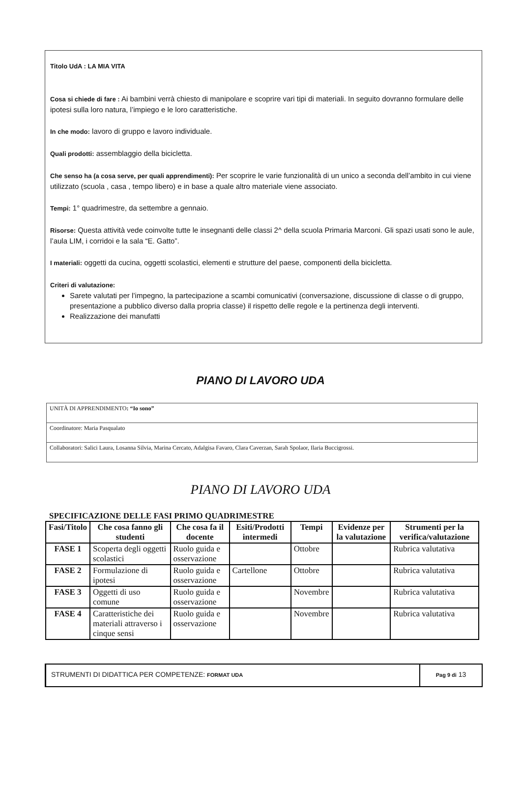Titolo UdA : LA MIA VITA
Cosa si chiede di fare : Ai bambini verrà chiesto di manipolare e scoprire vari tipi di materiali. In seguito dovranno formulare delle ipotesi sulla loro natura, l’impiego e le loro caratteristiche.
In che modo: lavoro di gruppo e lavoro individuale.
Quali prodotti: assemblaggio della bicicletta.
Che senso ha (a cosa serve, per quali apprendimenti): Per scoprire le varie funzionalità di un unico a seconda dell’ambito in cui viene utilizzato (scuola , casa , tempo libero) e in base a quale altro materiale viene associato.
Tempi: 1° quadrimestre, da settembre a gennaio.
Risorse: Questa attività vede coinvolte tutte le insegnanti delle classi 2^ della scuola Primaria Marconi. Gli spazi usati sono le aule, l’aula LIM, i corridoi e la sala “E. Gatto”.
I materiali: oggetti da cucina, oggetti scolastici, elementi e strutture del paese, componenti della bicicletta.
Criteri di valutazione:
Sarete valutati per l’impegno, la partecipazione a scambi comunicativi (conversazione, discussione di classe o di gruppo, presentazione a pubblico diverso dalla propria classe) il rispetto delle regole e la pertinenza degli interventi.
Realizzazione dei manufatti
PIANO DI LAVORO UDA
| UNITÀ DI APPRENDIMENTO : “Io sono” |
| Coordinatore: Maria Pasqualato |
| Collaboratori: Salici Laura, Losanna Silvia, Marina Cercato, Adalgisa Favaro, Clara Caverzan, Sarah Spolaor, Ilaria Buccigrossi. |
PIANO DI LAVORO UDA
SPECIFICAZIONE DELLE FASI PRIMO QUADRIMESTRE
| Fasi/Titolo | Che cosa fanno gli studenti | Che cosa fa il docente | Esiti/Prodotti intermedi | Tempi | Evidenze per la valutazione | Strumenti per la verifica/valutazione |
| --- | --- | --- | --- | --- | --- | --- |
| FASE 1 | Scoperta degli oggetti scolastici | Ruolo guida e osservazione | | Ottobre | | Rubrica valutativa |
| FASE 2 | Formulazione di ipotesi | Ruolo guida e osservazione | Cartellone | Ottobre | | Rubrica valutativa |
| FASE 3 | Oggetti di uso comune | Ruolo guida e osservazione | | Novembre | | Rubrica valutativa |
| FASE 4 | Caratteristiche dei materiali attraverso i cinque sensi | Ruolo guida e osservazione | | Novembre | | Rubrica valutativa |
STRUMENTI DI DIDATTICA PER COMPETENZE: FORMAT UDA
Pag 9 di 13